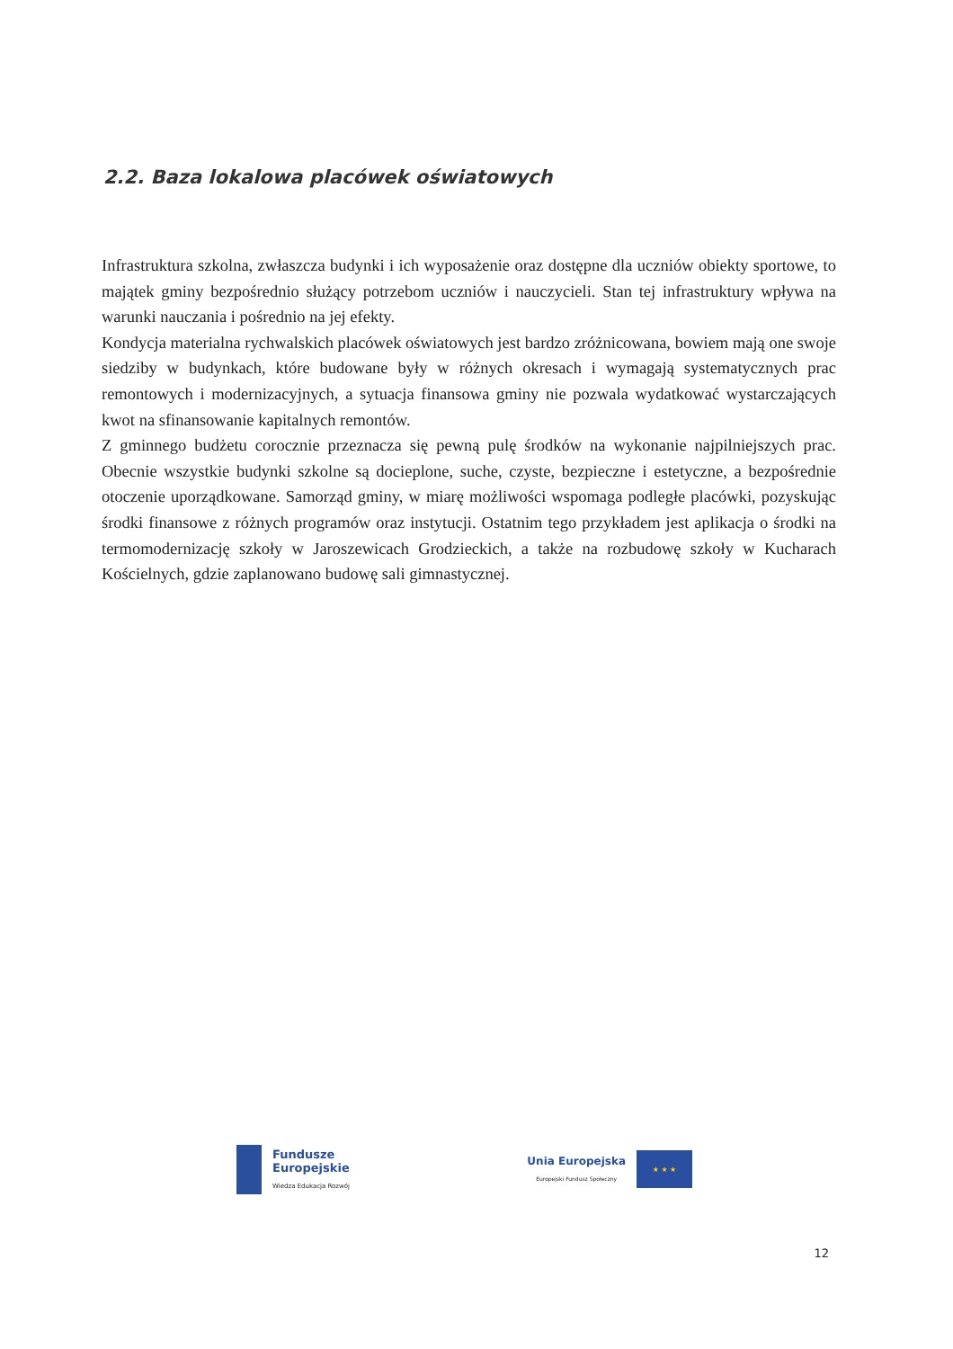2.2. Baza lokalowa placówek oświatowych
Infrastruktura szkolna, zwłaszcza budynki i ich wyposażenie oraz dostępne dla uczniów obiekty sportowe, to majątek gminy bezpośrednio służący potrzebom uczniów i nauczycieli. Stan tej infrastruktury wpływa na warunki nauczania i pośrednio na jej efekty.
Kondycja materialna rychwalskich placówek oświatowych jest bardzo zróżnicowana, bowiem mają one swoje siedziby w budynkach, które budowane były w różnych okresach i wymagają systematycznych prac remontowych i modernizacyjnych, a sytuacja finansowa gminy nie pozwala wydatkować wystarczających kwot na sfinansowanie kapitalnych remontów.
Z gminnego budżetu corocznie przeznacza się pewną pulę środków na wykonanie najpilniejszych prac. Obecnie wszystkie budynki szkolne są docieplone, suche, czyste, bezpieczne i estetyczne, a bezpośrednie otoczenie uporządkowane. Samorząd gminy, w miarę możliwości wspomaga podległe placówki, pozyskując środki finansowe z różnych programów oraz instytucji. Ostatnim tego przykładem jest aplikacja o środki na termomodernizację szkoły w Jaroszewicach Grodzieckich, a także na rozbudowę szkoły w Kucharach Kościelnych, gdzie zaplanowano budowę sali gimnastycznej.
Fundusze
Europejskie
Wiedza Edukacja Rozwój
Unia Europejska
Europejski Fundusz Społeczny
★ ★ ★
12